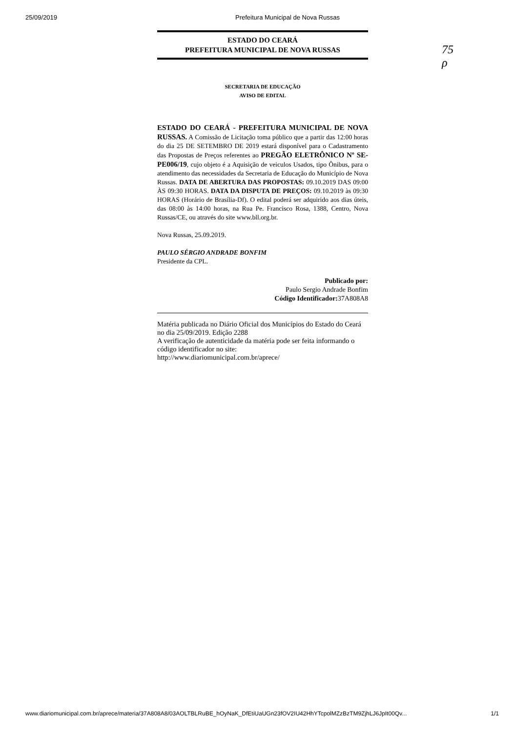25/09/2019 Prefeitura Municipal de Nova Russas
75
ρ
ESTADO DO CEARÁ
PREFEITURA MUNICIPAL DE NOVA RUSSAS
SECRETARIA DE EDUCAÇÃO
AVISO DE EDITAL
ESTADO DO CEARÁ - PREFEITURA MUNICIPAL DE NOVA RUSSAS. A Comissão de Licitação toma público que a partir das 12:00 horas do dia 25 DE SETEMBRO DE 2019 estará disponível para o Cadastramento das Propostas de Preços referentes ao PREGÃO ELETRÔNICO Nº SE-PE006/19, cujo objeto é a Aquisição de veiculos Usados, tipo Ônibus, para o atendimento das necessidades da Secretaria de Educação do Município de Nova Russas. DATA DE ABERTURA DAS PROPOSTAS: 09.10.2019 DAS 09:00 ÀS 09:30 HORAS. DATA DA DISPUTA DE PREÇOS: 09.10.2019 às 09:30 HORAS (Horário de Brasília-Df). O edital poderá ser adquirido aos dias úteis, das 08:00 às 14:00 horas, na Rua Pe. Francisco Rosa, 1388, Centro, Nova Russas/CE, ou através do site www.bll.org.br.
Nova Russas, 25.09.2019.
PAULO SÉRGIO ANDRADE BONFIM
Presidente da CPL.
Publicado por:
Paulo Sergio Andrade Bonfim
Código Identificador: 37A808A8
Matéria publicada no Diário Oficial dos Municípios do Estado do Ceará no dia 25/09/2019. Edição 2288
A verificação de autenticidade da matéria pode ser feita informando o código identificador no site:
http://www.diariomunicipal.com.br/aprece/
www.diariomunicipal.com.br/aprece/materia/37A808A8/03AOLTBLRuBE_hOyNaK_DfEtiUaUGn23fOV2IU42HhYTcpolMZzBzTM9ZjhLJ6JpIt00Qv... 1/1